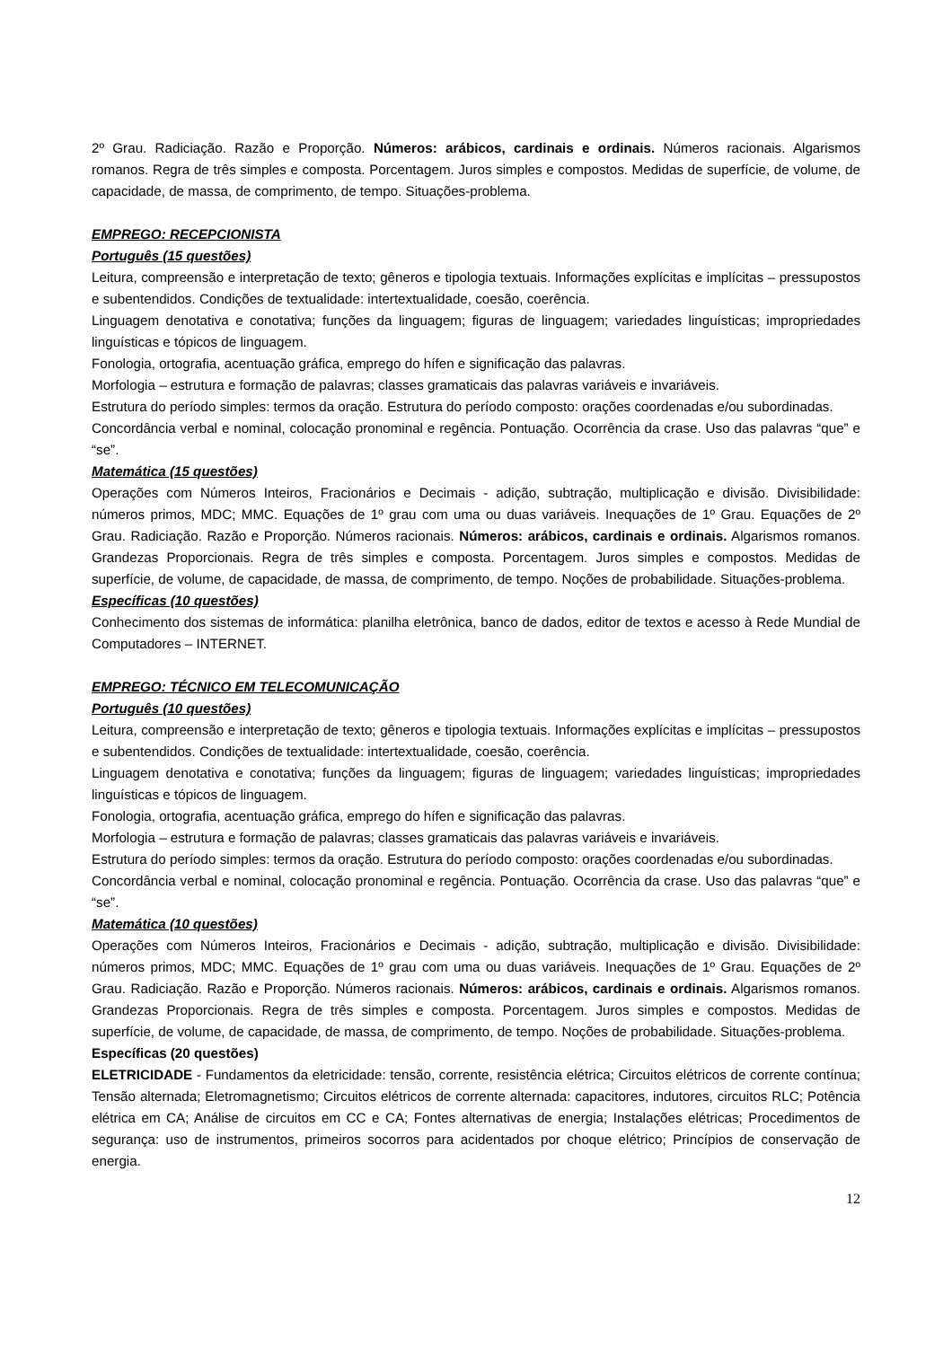2º Grau. Radiciação. Razão e Proporção. Números: arábicos, cardinais e ordinais. Números racionais. Algarismos romanos. Regra de três simples e composta. Porcentagem. Juros simples e compostos. Medidas de superfície, de volume, de capacidade, de massa, de comprimento, de tempo. Situações-problema.
EMPREGO: RECEPCIONISTA
Português (15 questões)
Leitura, compreensão e interpretação de texto; gêneros e tipologia textuais. Informações explícitas e implícitas – pressupostos e subentendidos. Condições de textualidade: intertextualidade, coesão, coerência.
Linguagem denotativa e conotativa; funções da linguagem; figuras de linguagem; variedades linguísticas; impropriedades linguísticas e tópicos de linguagem.
Fonologia, ortografia, acentuação gráfica, emprego do hífen e significação das palavras.
Morfologia – estrutura e formação de palavras; classes gramaticais das palavras variáveis e invariáveis.
Estrutura do período simples: termos da oração. Estrutura do período composto: orações coordenadas e/ou subordinadas.
Concordância verbal e nominal, colocação pronominal e regência. Pontuação. Ocorrência da crase. Uso das palavras “que” e “se”.
Matemática (15 questões)
Operações com Números Inteiros, Fracionários e Decimais - adição, subtração, multiplicação e divisão. Divisibilidade: números primos, MDC; MMC. Equações de 1º grau com uma ou duas variáveis. Inequações de 1º Grau. Equações de 2º Grau. Radiciação. Razão e Proporção. Números racionais. Números: arábicos, cardinais e ordinais. Algarismos romanos. Grandezas Proporcionais. Regra de três simples e composta. Porcentagem. Juros simples e compostos. Medidas de superfície, de volume, de capacidade, de massa, de comprimento, de tempo. Noções de probabilidade. Situações-problema.
Específicas (10 questões)
Conhecimento dos sistemas de informática: planilha eletrônica, banco de dados, editor de textos e acesso à Rede Mundial de Computadores – INTERNET.
EMPREGO: TÉCNICO EM TELECOMUNICAÇÃO
Português (10 questões)
Leitura, compreensão e interpretação de texto; gêneros e tipologia textuais. Informações explícitas e implícitas – pressupostos e subentendidos. Condições de textualidade: intertextualidade, coesão, coerência.
Linguagem denotativa e conotativa; funções da linguagem; figuras de linguagem; variedades linguísticas; impropriedades linguísticas e tópicos de linguagem.
Fonologia, ortografia, acentuação gráfica, emprego do hífen e significação das palavras.
Morfologia – estrutura e formação de palavras; classes gramaticais das palavras variáveis e invariáveis.
Estrutura do período simples: termos da oração. Estrutura do período composto: orações coordenadas e/ou subordinadas.
Concordância verbal e nominal, colocação pronominal e regência. Pontuação. Ocorrência da crase. Uso das palavras “que” e “se”.
Matemática (10 questões)
Operações com Números Inteiros, Fracionários e Decimais - adição, subtração, multiplicação e divisão. Divisibilidade: números primos, MDC; MMC. Equações de 1º grau com uma ou duas variáveis. Inequações de 1º Grau. Equações de 2º Grau. Radiciação. Razão e Proporção. Números racionais. Números: arábicos, cardinais e ordinais. Algarismos romanos. Grandezas Proporcionais. Regra de três simples e composta. Porcentagem. Juros simples e compostos. Medidas de superfície, de volume, de capacidade, de massa, de comprimento, de tempo. Noções de probabilidade. Situações-problema.
Específicas (20 questões)
ELETRICIDADE - Fundamentos da eletricidade: tensão, corrente, resistência elétrica; Circuitos elétricos de corrente contínua; Tensão alternada; Eletromagnetismo; Circuitos elétricos de corrente alternada: capacitores, indutores, circuitos RLC; Potência elétrica em CA; Análise de circuitos em CC e CA; Fontes alternativas de energia; Instalações elétricas; Procedimentos de segurança: uso de instrumentos, primeiros socorros para acidentados por choque elétrico; Princípios de conservação de energia.
12